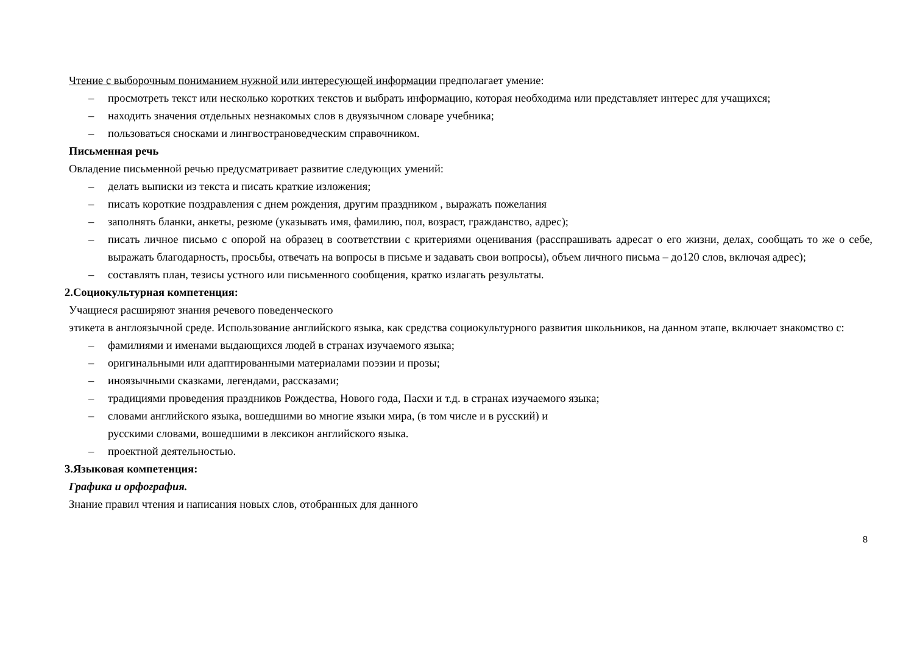Чтение с выборочным пониманием нужной или интересующей информации предполагает умение:
– просмотреть текст или несколько коротких текстов и выбрать информацию, которая необходима или представляет интерес для учащихся;
– находить значения отдельных незнакомых слов в двуязычном словаре учебника;
– пользоваться сносками и лингвострановедческим справочником.
Письменная речь
Овладение письменной речью предусматривает развитие следующих умений:
– делать выписки из текста и писать краткие изложения;
– писать короткие поздравления с днем рождения, другим праздником , выражать пожелания
– заполнять бланки, анкеты, резюме (указывать имя, фамилию, пол, возраст, гражданство, адрес);
– писать личное письмо с опорой на образец в соответствии с критериями оценивания (расспрашивать адресат о его жизни, делах, сообщать то же о себе, выражать благодарность, просьбы, отвечать на вопросы в письме и задавать свои вопросы), объем личного письма – до120 слов, включая адрес);
– составлять план, тезисы устного или письменного сообщения, кратко излагать результаты.
2.Социокультурная компетенция:
Учащиеся расширяют знания речевого поведенческого
этикета в англоязычной среде. Использование английского языка, как средства социокультурного развития школьников, на данном этапе, включает знакомство с:
– фамилиями и именами выдающихся людей в странах изучаемого языка;
– оригинальными или адаптированными материалами поэзии и прозы;
– иноязычными сказками, легендами, рассказами;
– традициями проведения праздников Рождества, Нового года, Пасхи и т.д. в странах изучаемого языка;
– словами английского языка, вошедшими во многие языки мира, (в том числе и в русский) и
русскими словами, вошедшими в лексикон английского языка.
– проектной деятельностью.
3.Языковая компетенция:
Графика и орфография.
Знание правил чтения и написания новых слов, отобранных для данного
8